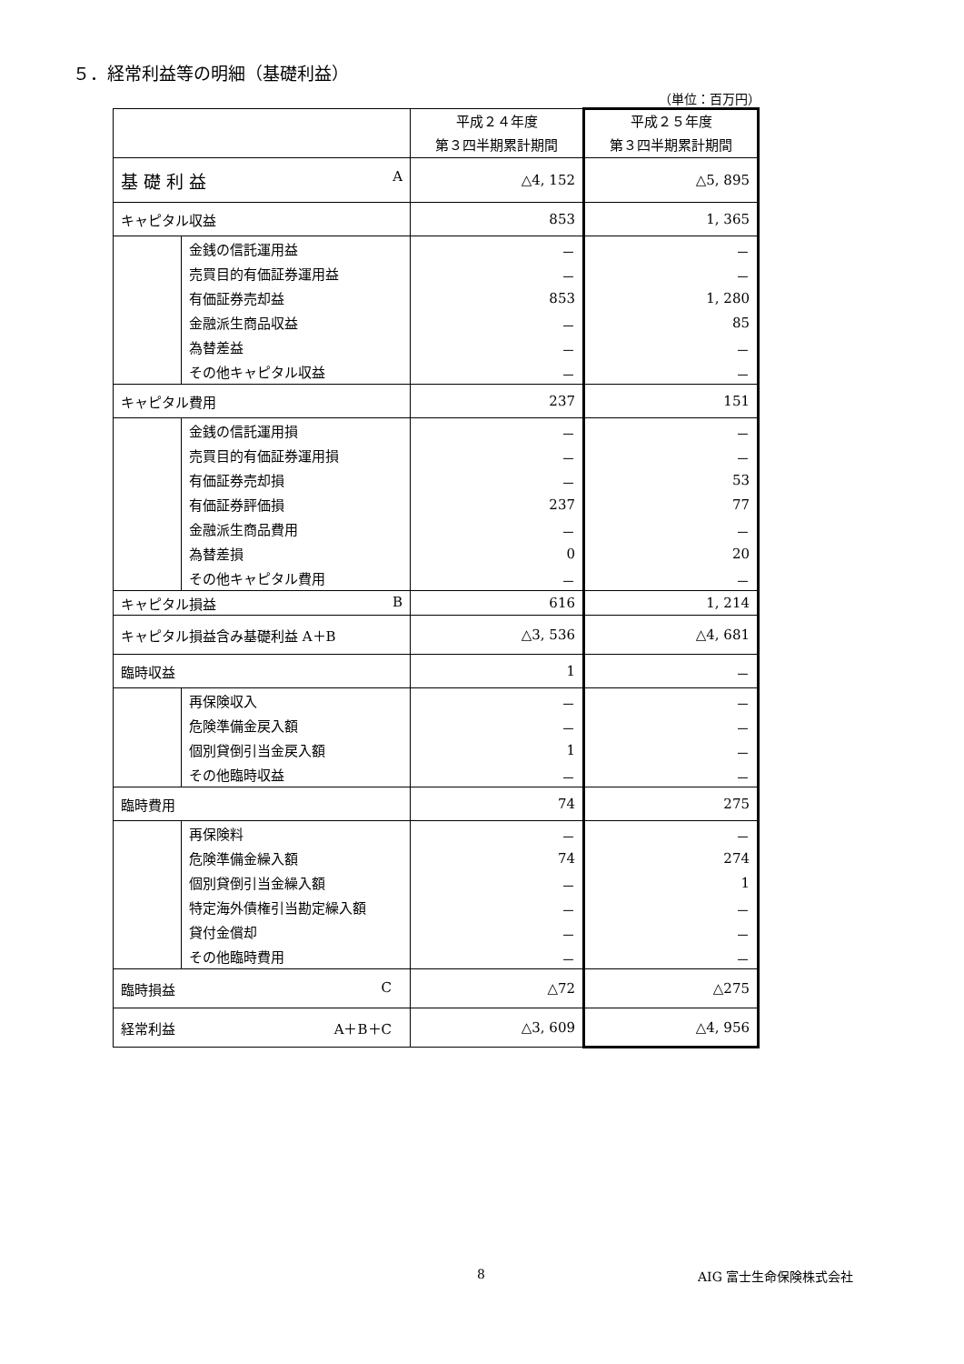５．経常利益等の明細（基礎利益）
（単位：百万円）
| | | 平成２４年度 第３四半期累計期間 | 平成２５年度 第３四半期累計期間 |
| 基 礎 利 益 A | | △4, 152 | △5, 895 |
| キャピタル収益 | | 853 | 1, 365 |
| | 金銭の信託運用益 | － | － |
| | 売買目的有価証券運用益 | － | － |
| | 有価証券売却益 | 853 | 1, 280 |
| | 金融派生商品収益 | － | 85 |
| | 為替差益 | － | － |
| | その他キャピタル収益 | － | － |
| キャピタル費用 | | 237 | 151 |
| | 金銭の信託運用損 | － | － |
| | 売買目的有価証券運用損 | － | － |
| | 有価証券売却損 | － | 53 |
| | 有価証券評価損 | 237 | 77 |
| | 金融派生商品費用 | － | － |
| | 為替差損 | 0 | 20 |
| | その他キャピタル費用 | － | － |
| キャピタル損益 B | | 616 | 1, 214 |
| キャピタル損益含み基礎利益 A＋B | | △3, 536 | △4, 681 |
| 臨時収益 | | 1 | － |
| | 再保険収入 | － | － |
| | 危険準備金戻入額 | － | － |
| | 個別貸倒引当金戻入額 | 1 | － |
| | その他臨時収益 | － | － |
| 臨時費用 | | 74 | 275 |
| | 再保険料 | － | － |
| | 危険準備金繰入額 | 74 | 274 |
| | 個別貸倒引当金繰入額 | － | 1 |
| | 特定海外債権引当勘定繰入額 | － | － |
| | 貸付金償却 | － | － |
| | その他臨時費用 | － | － |
| 臨時損益 C | | △72 | △275 |
| 経常利益 A＋B＋C | | △3, 609 | △4, 956 |
8 AIG 富士生命保険株式会社